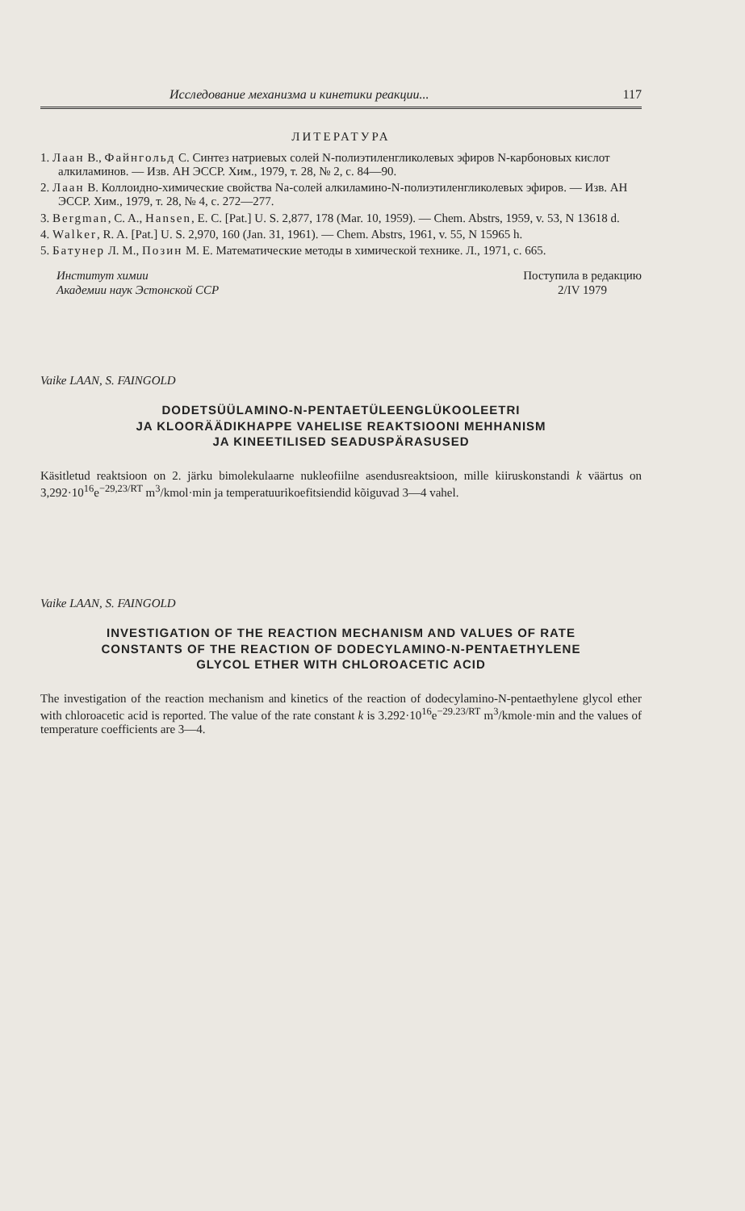Исследование механизма и кинетики реакции... 117
ЛИТЕРАТУРА
1. Лаан В., Файнгольд С. Синтез натриевых солей N-полиэтиленгликолевых эфиров N-карбоновых кислот алкиламинов. — Изв. АН ЭССР. Хим., 1979, т. 28, № 2, с. 84—90.
2. Лаан В. Коллоидно-химические свойства Na-солей алкиламино-N-полиэтиленгликолевых эфиров. — Изв. АН ЭССР. Хим., 1979, т. 28, № 4, с. 272—277.
3. Bergman, C. A., Hansen, E. C. [Pat.] U. S. 2,877, 178 (Mar. 10, 1959). — Chem. Abstrs, 1959, v. 53, N 13618 d.
4. Walker, R. A. [Pat.] U. S. 2,970, 160 (Jan. 31, 1961). — Chem. Abstrs, 1961, v. 55, N 15965 h.
5. Батунер Л. М., Позин М. Е. Математические методы в химической технике. Л., 1971, с. 665.
Институт химии
Академии наук Эстонской ССР
Поступила в редакцию
2/IV 1979
Vaike LAAN, S. FAINGOLD
DODETSÜÜLAMINO-N-PENTAETÜLEENGLÜKOOLEETRI
JA KLOORÄÄDIKHAPPE VAHELISE REAKTSIOONI MEHHANISM
JA KINEETILISED SEADUSPÄRASUSED
Käsitletud reaktsioon on 2. järku bimolekulaarne nukleofiilne asendusreaktsioon, mille kiiruskonstandi k väärtus on 3,292·10<sup>16</sup>e<sup>−29,23/RT</sup> m<sup>3</sup>/kmol·min ja temperatuurikoefitsiendid kõiguvad 3—4 vahel.
Vaike LAAN, S. FAINGOLD
INVESTIGATION OF THE REACTION MECHANISM AND VALUES OF RATE
CONSTANTS OF THE REACTION OF DODECYLAMINO-N-PENTAETHYLENE
GLYCOL ETHER WITH CHLOROACETIC ACID
The investigation of the reaction mechanism and kinetics of the reaction of dodecylamino-N-pentaethylene glycol ether with chloroacetic acid is reported. The value of the rate constant k is 3.292·10<sup>16</sup>e<sup>−29.23/RT</sup> m<sup>3</sup>/kmole·min and the values of temperature coefficients are 3—4.